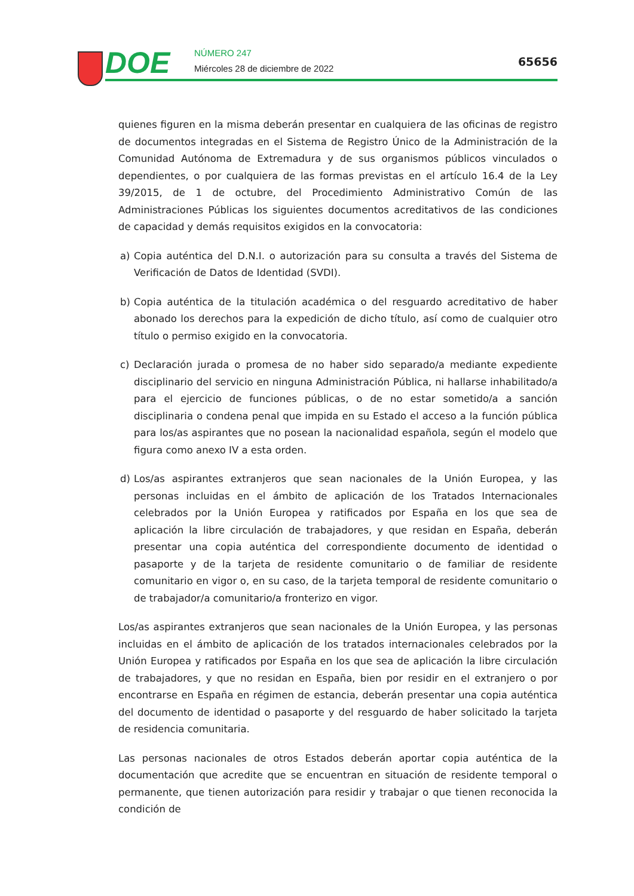DOE NÚMERO 247
Miércoles 28 de diciembre de 2022
65656
quienes figuren en la misma deberán presentar en cualquiera de las oficinas de registro de documentos integradas en el Sistema de Registro Único de la Administración de la Comunidad Autónoma de Extremadura y de sus organismos públicos vinculados o dependientes, o por cualquiera de las formas previstas en el artículo 16.4 de la Ley 39/2015, de 1 de octubre, del Procedimiento Administrativo Común de las Administraciones Públicas los siguientes documentos acreditativos de las condiciones de capacidad y demás requisitos exigidos en la convocatoria:
a) Copia auténtica del D.N.I. o autorización para su consulta a través del Sistema de Verificación de Datos de Identidad (SVDI).
b) Copia auténtica de la titulación académica o del resguardo acreditativo de haber abonado los derechos para la expedición de dicho título, así como de cualquier otro título o permiso exigido en la convocatoria.
c) Declaración jurada o promesa de no haber sido separado/a mediante expediente disciplinario del servicio en ninguna Administración Pública, ni hallarse inhabilitado/a para el ejercicio de funciones públicas, o de no estar sometido/a a sanción disciplinaria o condena penal que impida en su Estado el acceso a la función pública para los/as aspirantes que no posean la nacionalidad española, según el modelo que figura como anexo IV a esta orden.
d) Los/as aspirantes extranjeros que sean nacionales de la Unión Europea, y las personas incluidas en el ámbito de aplicación de los Tratados Internacionales celebrados por la Unión Europea y ratificados por España en los que sea de aplicación la libre circulación de trabajadores, y que residan en España, deberán presentar una copia auténtica del correspondiente documento de identidad o pasaporte y de la tarjeta de residente comunitario o de familiar de residente comunitario en vigor o, en su caso, de la tarjeta temporal de residente comunitario o de trabajador/a comunitario/a fronterizo en vigor.
Los/as aspirantes extranjeros que sean nacionales de la Unión Europea, y las personas incluidas en el ámbito de aplicación de los tratados internacionales celebrados por la Unión Europea y ratificados por España en los que sea de aplicación la libre circulación de trabajadores, y que no residan en España, bien por residir en el extranjero o por encontrarse en España en régimen de estancia, deberán presentar una copia auténtica del documento de identidad o pasaporte y del resguardo de haber solicitado la tarjeta de residencia comunitaria.
Las personas nacionales de otros Estados deberán aportar copia auténtica de la documentación que acredite que se encuentran en situación de residente temporal o permanente, que tienen autorización para residir y trabajar o que tienen reconocida la condición de